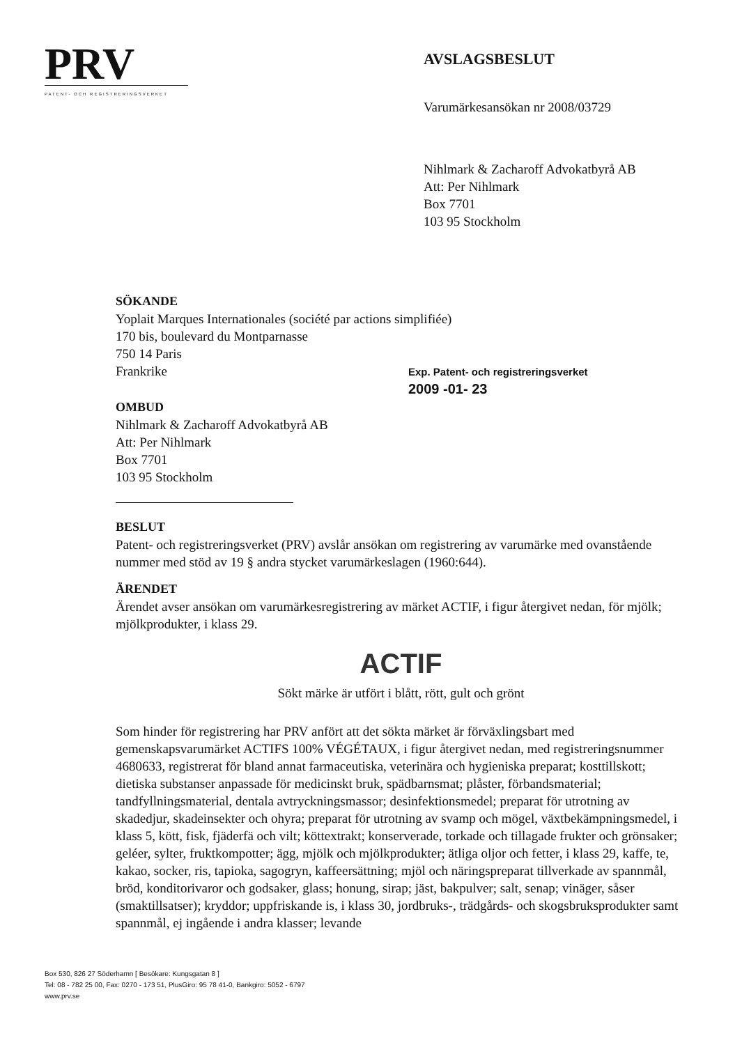PRV
PATENT- OCH REGISTRERINGSVERKET
AVSLAGSBESLUT
Varumärkesansökan nr 2008/03729
Nihlmark & Zacharoff Advokatbyrå AB
Att: Per Nihlmark
Box 7701
103 95 Stockholm
SÖKANDE
Yoplait Marques Internationales (société par actions simplifiée)
170 bis, boulevard du Montparnasse
750 14 Paris
Frankrike
Exp. Patent- och registreringsverket
2009 -01- 23
OMBUD
Nihlmark & Zacharoff Advokatbyrå AB
Att: Per Nihlmark
Box 7701
103 95 Stockholm
BESLUT
Patent- och registreringsverket (PRV) avslår ansökan om registrering av varumärke med ovanstående nummer med stöd av 19 § andra stycket varumärkeslagen (1960:644).
ÄRENDET
Ärendet avser ansökan om varumärkesregistrering av märket ACTIF, i figur återgivet nedan, för mjölk; mjölkprodukter, i klass 29.
ACTIF
Sökt märke är utfört i blått, rött, gult och grönt
Som hinder för registrering har PRV anfört att det sökta märket är förväxlingsbart med gemenskapsvarumärket ACTIFS 100% VÉGÉTAUX, i figur återgivet nedan, med registreringsnummer 4680633, registrerat för bland annat farmaceutiska, veterinära och hygieniska preparat; kosttillskott; dietiska substanser anpassade för medicinskt bruk, spädbarnsmat; plåster, förbandsmaterial; tandfyllningsmaterial, dentala avtryckningsmassor; desinfektionsmedel; preparat för utrotning av skadedjur, skadeinsekter och ohyra; preparat för utrotning av svamp och mögel, växtbekämpningsmedel, i klass 5, kött, fisk, fjäderfä och vilt; köttextrakt; konserverade, torkade och tillagade frukter och grönsaker; geléer, sylter, fruktkompotter; ägg, mjölk och mjölkprodukter; ätliga oljor och fetter, i klass 29, kaffe, te, kakao, socker, ris, tapioka, sagogryn, kaffeersättning; mjöl och näringspreparat tillverkade av spannmål, bröd, konditorivaror och godsaker, glass; honung, sirap; jäst, bakpulver; salt, senap; vinäger, såser (smaktillsatser); kryddor; uppfriskande is, i klass 30, jordbruks-, trädgårds- och skogsbruksprodukter samt spannmål, ej ingående i andra klasser; levande
Box 530, 826 27 Söderhamn [ Besökare: Kungsgatan 8 ]
Tel: 08 - 782 25 00, Fax: 0270 - 173 51, PlusGiro: 95 78 41-0, Bankgiro: 5052 - 6797
www.prv.se